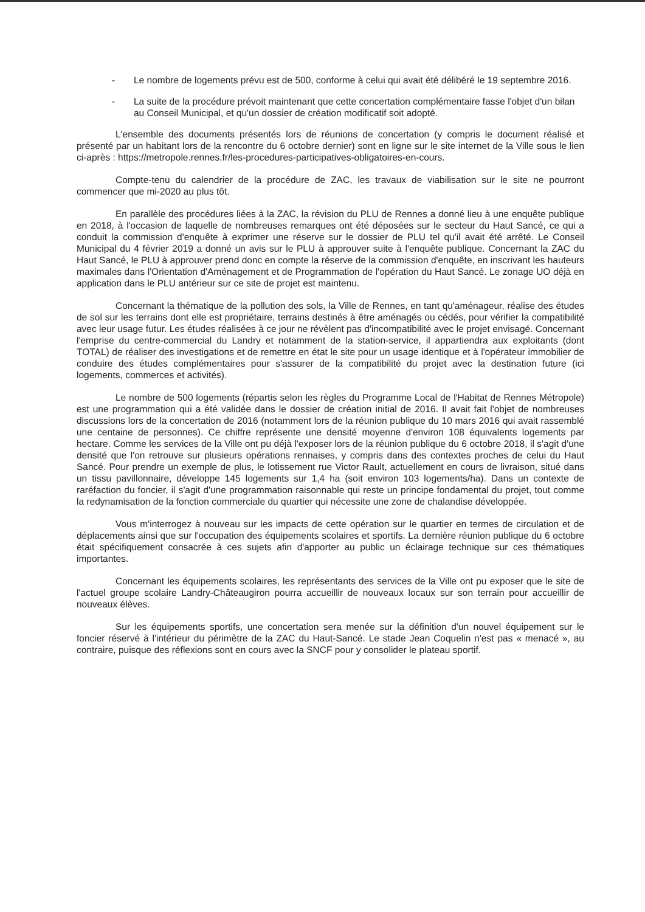- Le nombre de logements prévu est de 500, conforme à celui qui avait été délibéré le 19 septembre 2016.
- La suite de la procédure prévoit maintenant que cette concertation complémentaire fasse l'objet d'un bilan au Conseil Municipal, et qu'un dossier de création modificatif soit adopté.
L'ensemble des documents présentés lors de réunions de concertation (y compris le document réalisé et présenté par un habitant lors de la rencontre du 6 octobre dernier) sont en ligne sur le site internet de la Ville sous le lien ci-après : https://metropole.rennes.fr/les-procedures-participatives-obligatoires-en-cours.
Compte-tenu du calendrier de la procédure de ZAC, les travaux de viabilisation sur le site ne pourront commencer que mi-2020 au plus tôt.
En parallèle des procédures liées à la ZAC, la révision du PLU de Rennes a donné lieu à une enquête publique en 2018, à l'occasion de laquelle de nombreuses remarques ont été déposées sur le secteur du Haut Sancé, ce qui a conduit la commission d'enquête à exprimer une réserve sur le dossier de PLU tel qu'il avait été arrêté. Le Conseil Municipal du 4 février 2019 a donné un avis sur le PLU à approuver suite à l'enquête publique. Concernant la ZAC du Haut Sancé, le PLU à approuver prend donc en compte la réserve de la commission d'enquête, en inscrivant les hauteurs maximales dans l'Orientation d'Aménagement et de Programmation de l'opération du Haut Sancé. Le zonage UO déjà en application dans le PLU antérieur sur ce site de projet est maintenu.
Concernant la thématique de la pollution des sols, la Ville de Rennes, en tant qu'aménageur, réalise des études de sol sur les terrains dont elle est propriétaire, terrains destinés à être aménagés ou cédés, pour vérifier la compatibilité avec leur usage futur. Les études réalisées à ce jour ne révèlent pas d'incompatibilité avec le projet envisagé. Concernant l'emprise du centre-commercial du Landry et notamment de la station-service, il appartiendra aux exploitants (dont TOTAL) de réaliser des investigations et de remettre en état le site pour un usage identique et à l'opérateur immobilier de conduire des études complémentaires pour s'assurer de la compatibilité du projet avec la destination future (ici logements, commerces et activités).
Le nombre de 500 logements (répartis selon les règles du Programme Local de l'Habitat de Rennes Métropole) est une programmation qui a été validée dans le dossier de création initial de 2016. Il avait fait l'objet de nombreuses discussions lors de la concertation de 2016 (notamment lors de la réunion publique du 10 mars 2016 qui avait rassemblé une centaine de personnes). Ce chiffre représente une densité moyenne d'environ 108 équivalents logements par hectare. Comme les services de la Ville ont pu déjà l'exposer lors de la réunion publique du 6 octobre 2018, il s'agit d'une densité que l'on retrouve sur plusieurs opérations rennaises, y compris dans des contextes proches de celui du Haut Sancé. Pour prendre un exemple de plus, le lotissement rue Victor Rault, actuellement en cours de livraison, situé dans un tissu pavillonnaire, développe 145 logements sur 1,4 ha (soit environ 103 logements/ha). Dans un contexte de raréfaction du foncier, il s'agit d'une programmation raisonnable qui reste un principe fondamental du projet, tout comme la redynamisation de la fonction commerciale du quartier qui nécessite une zone de chalandise développée.
Vous m'interrogez à nouveau sur les impacts de cette opération sur le quartier en termes de circulation et de déplacements ainsi que sur l'occupation des équipements scolaires et sportifs. La dernière réunion publique du 6 octobre était spécifiquement consacrée à ces sujets afin d'apporter au public un éclairage technique sur ces thématiques importantes.
Concernant les équipements scolaires, les représentants des services de la Ville ont pu exposer que le site de l'actuel groupe scolaire Landry-Châteaugiron pourra accueillir de nouveaux locaux sur son terrain pour accueillir de nouveaux élèves.
Sur les équipements sportifs, une concertation sera menée sur la définition d'un nouvel équipement sur le foncier réservé à l'intérieur du périmètre de la ZAC du Haut-Sancé. Le stade Jean Coquelin n'est pas « menacé », au contraire, puisque des réflexions sont en cours avec la SNCF pour y consolider le plateau sportif.